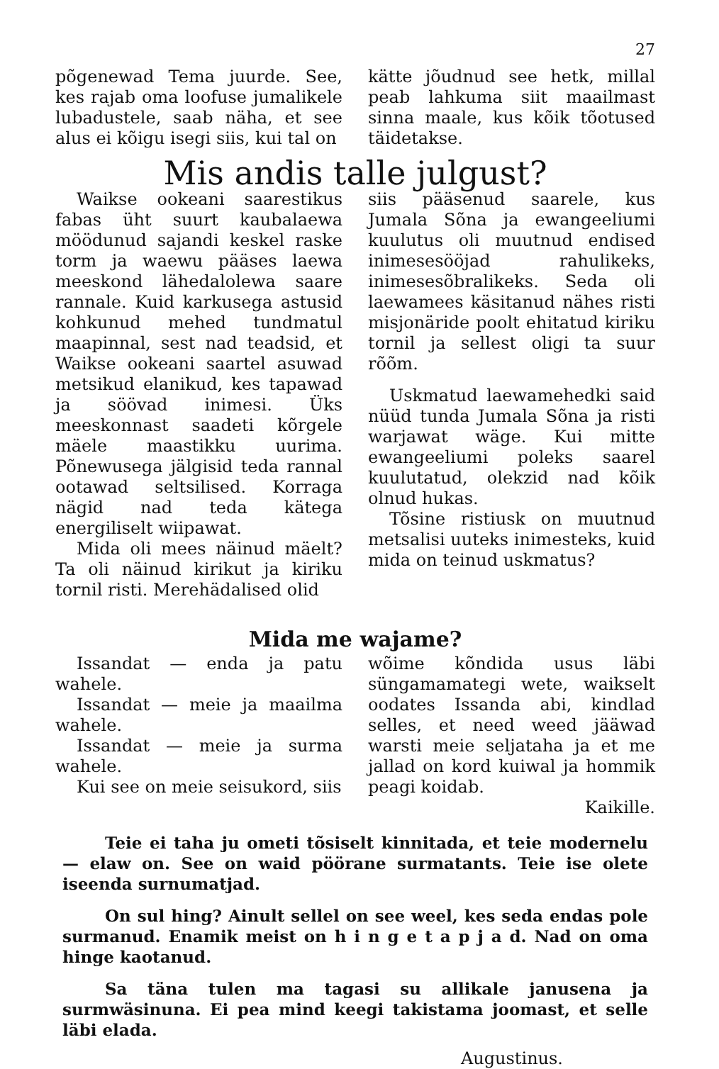27
põgenewad Tema juurde. See, kes rajab oma loofuse jumalikele lubadustele, saab näha, et see alus ei kõigu isegi siis, kui tal on
kätte jõudnud see hetk, millal peab lahkuma siit maailmast sinna maale, kus kõik tõotused täidetakse.
Mis andis talle julgust?
Waikse ookeani saarestikus fabas üht suurt kaubalaewa möödunud sajandi keskel raske torm ja waewu pääses laewa meeskond lähedalolewa saare rannale. Kuid karkusega astusid kohkunud mehed tundmatul maapinnal, sest nad teadsid, et Waikse ookeani saartel asuwad metsikud elanikud, kes tapawad ja söövad inimesi. Üks meeskonnast saadeti kõrgele mäele maastikku uurima. Põnewusega jälgisid teda rannal ootawad seltsilised. Korraga nägid nad teda kätega energiliselt wiipawat.
Mida oli mees näinud mäelt? Ta oli näinud kirikut ja kiriku tornil risti. Merehädalised olid
siis pääsenud saarele, kus Jumala Sõna ja ewangeeliumi kuulutus oli muutnud endised inimesesööjad rahulikeks, inimesesõbralikeks. Seda oli laewamees käsitanud nähes risti misjonäride poolt ehitatud kiriku tornil ja sellest oligi ta suur rõõm.
Uskmatud laewamehedki said nüüd tunda Jumala Sõna ja risti warjawat wäge. Kui mitte ewangeeliumi poleks saarel kuulutatud, olekzid nad kõik olnud hukas.
Tõsine ristiusk on muutnud metsalisi uuteks inimesteks, kuid mida on teinud uskmatus?
Mida me wajame?
Issandat — enda ja patu wahele.
Issandat — meie ja maailma wahele.
Issandat — meie ja surma wahele.
Kui see on meie seisukord, siis
wõime kõndida usus läbi süngamamategi wete, waikselt oodates Issanda abi, kindlad selles, et need weed jääwad warsti meie seljataha ja et me jallad on kord kuiwal ja hommik peagi koidab.
Kaikille.
Teie ei taha ju ometi tõsiselt kinnitada, et teie modernelu — elaw on. See on waid pöörane surmatants. Teie ise olete iseenda surnumatjad.
On sul hing? Ainult sellel on see weel, kes seda endas pole surmanud. Enamik meist on h i n g e t a p j a d. Nad on oma hinge kaotanud.
Sa täna tulen ma tagasi su allikale janusena ja surmwäsinuna. Ei pea mind keegi takistama joomast, et selle läbi elada.
Augustinus.